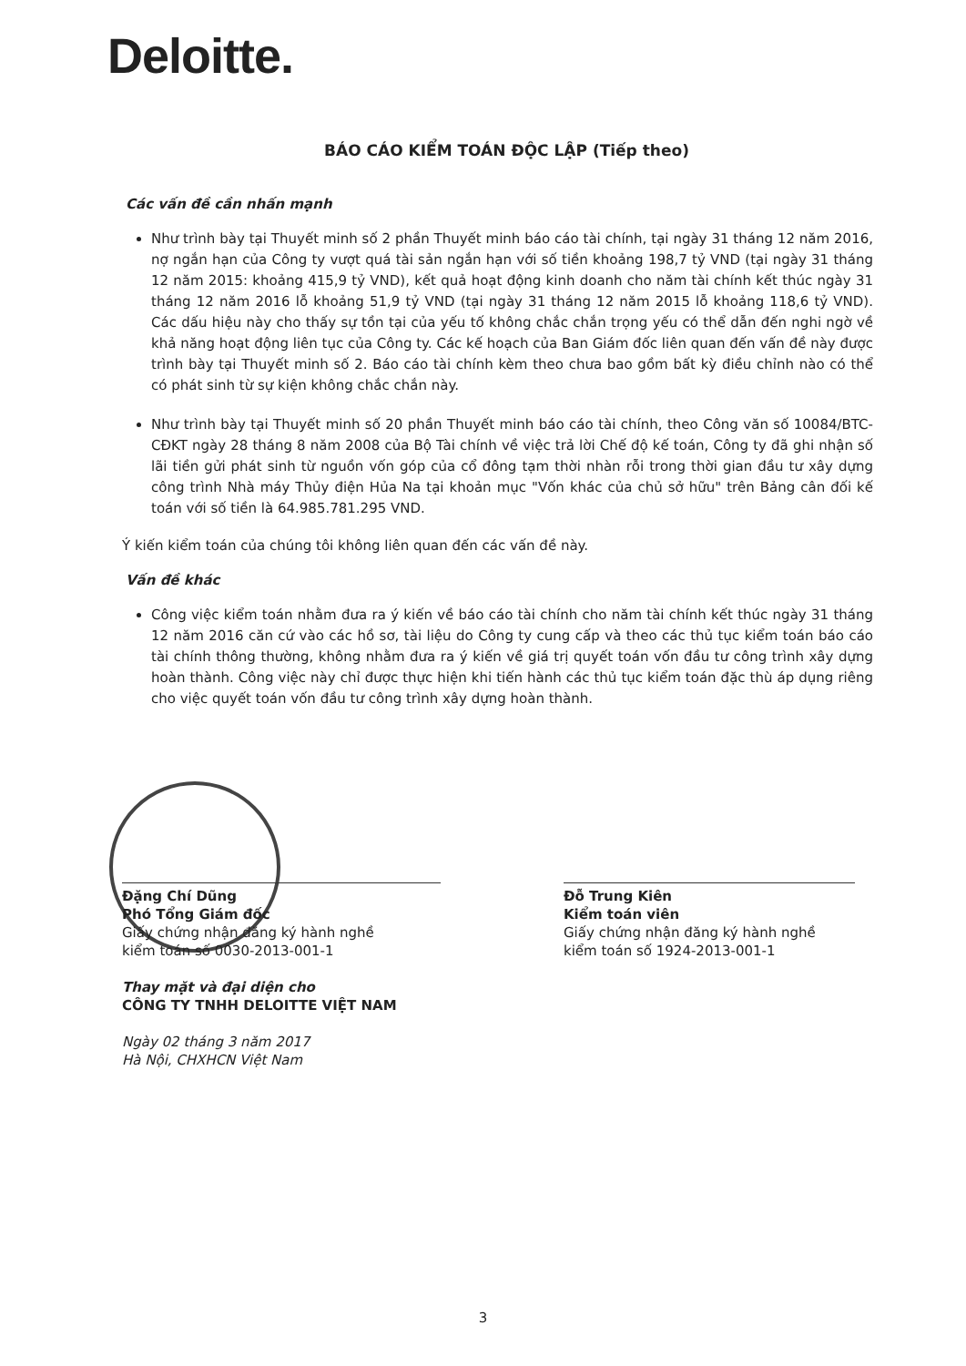Deloitte.
BÁO CÁO KIỂM TOÁN ĐỘC LẬP (Tiếp theo)
Các vấn đề cần nhấn mạnh
Như trình bày tại Thuyết minh số 2 phần Thuyết minh báo cáo tài chính, tại ngày 31 tháng 12 năm 2016, nợ ngắn hạn của Công ty vượt quá tài sản ngắn hạn với số tiền khoảng 198,7 tỷ VND (tại ngày 31 tháng 12 năm 2015: khoảng 415,9 tỷ VND), kết quả hoạt động kinh doanh cho năm tài chính kết thúc ngày 31 tháng 12 năm 2016 lỗ khoảng 51,9 tỷ VND (tại ngày 31 tháng 12 năm 2015 lỗ khoảng 118,6 tỷ VND). Các dấu hiệu này cho thấy sự tồn tại của yếu tố không chắc chắn trọng yếu có thể dẫn đến nghi ngờ về khả năng hoạt động liên tục của Công ty. Các kế hoạch của Ban Giám đốc liên quan đến vấn đề này được trình bày tại Thuyết minh số 2. Báo cáo tài chính kèm theo chưa bao gồm bất kỳ điều chỉnh nào có thể có phát sinh từ sự kiện không chắc chắn này.
Như trình bày tại Thuyết minh số 20 phần Thuyết minh báo cáo tài chính, theo Công văn số 10084/BTC-CĐKT ngày 28 tháng 8 năm 2008 của Bộ Tài chính về việc trả lời Chế độ kế toán, Công ty đã ghi nhận số lãi tiền gửi phát sinh từ nguồn vốn góp của cổ đông tạm thời nhàn rỗi trong thời gian đầu tư xây dựng công trình Nhà máy Thủy điện Hủa Na tại khoản mục "Vốn khác của chủ sở hữu" trên Bảng cân đối kế toán với số tiền là 64.985.781.295 VND.
Ý kiến kiểm toán của chúng tôi không liên quan đến các vấn đề này.
Vấn đề khác
Công việc kiểm toán nhằm đưa ra ý kiến về báo cáo tài chính cho năm tài chính kết thúc ngày 31 tháng 12 năm 2016 căn cứ vào các hồ sơ, tài liệu do Công ty cung cấp và theo các thủ tục kiểm toán báo cáo tài chính thông thường, không nhằm đưa ra ý kiến về giá trị quyết toán vốn đầu tư công trình xây dựng hoàn thành. Công việc này chỉ được thực hiện khi tiến hành các thủ tục kiểm toán đặc thù áp dụng riêng cho việc quyết toán vốn đầu tư công trình xây dựng hoàn thành.
Đặng Chí Dũng
Phó Tổng Giám đốc
Giấy chứng nhận đăng ký hành nghề
kiểm toán số 0030-2013-001-1
Thay mặt và đại diện cho
CÔNG TY TNHH DELOITTE VIỆT NAM
Ngày 02 tháng 3 năm 2017
Hà Nội, CHXHCN Việt Nam
Đỗ Trung Kiên
Kiểm toán viên
Giấy chứng nhận đăng ký hành nghề
kiểm toán số 1924-2013-001-1
3